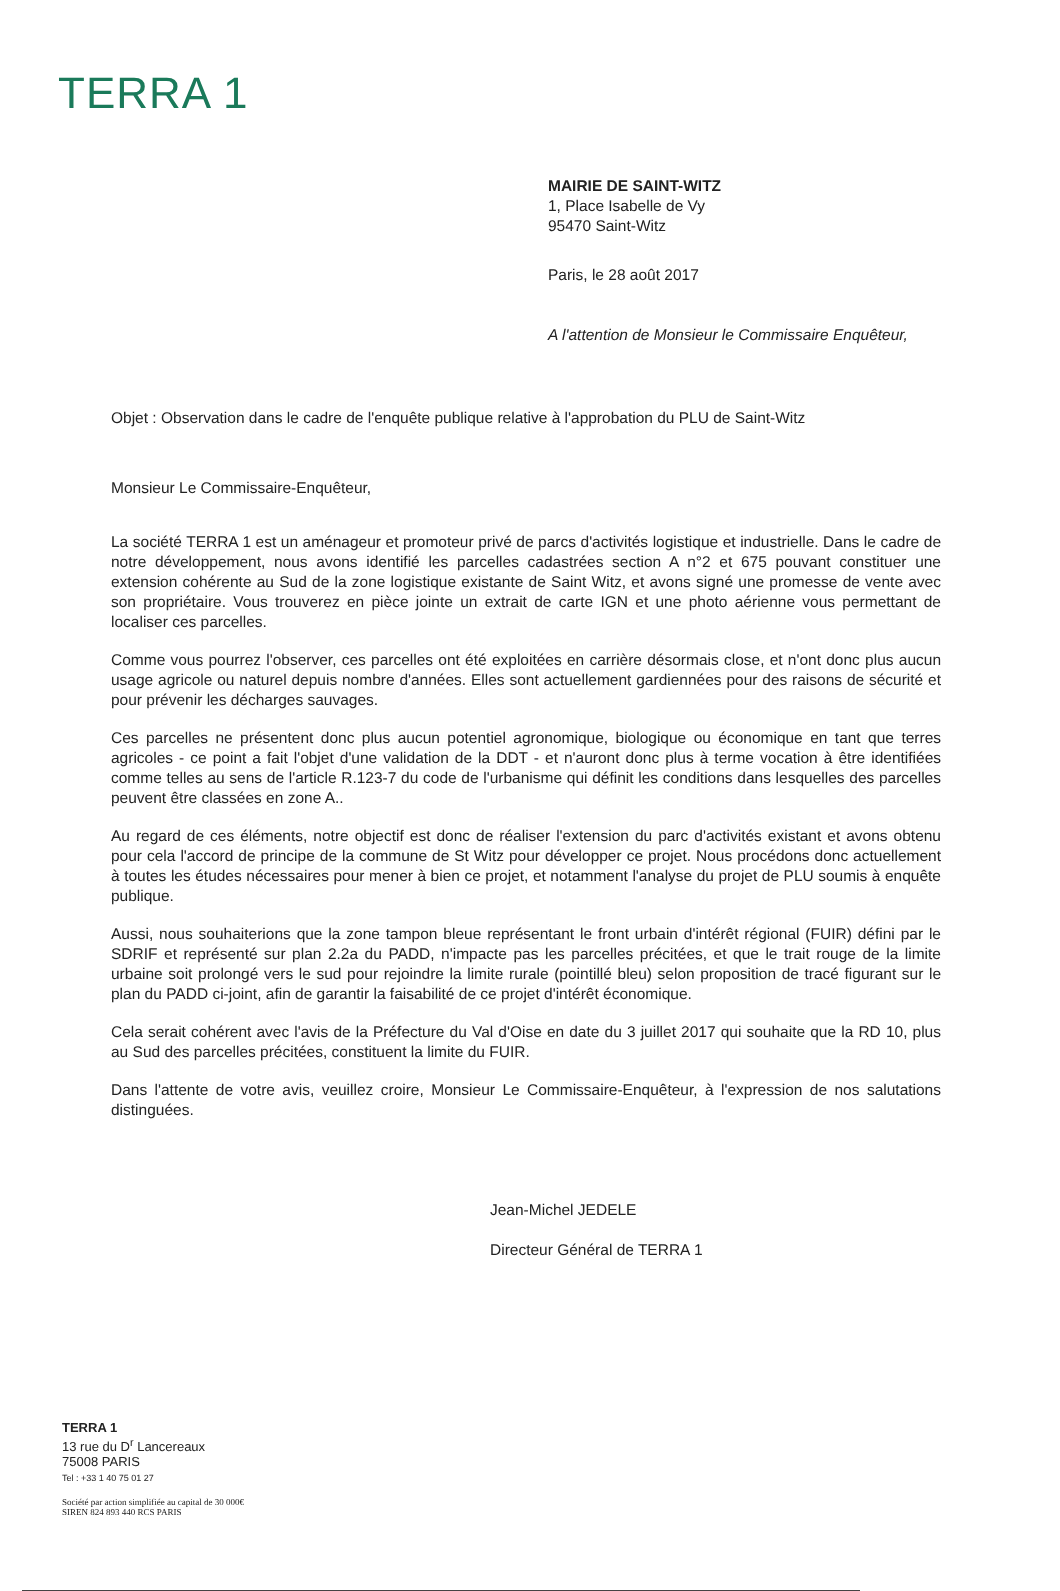TERRA 1
MAIRIE DE SAINT-WITZ
1, Place Isabelle de Vy
95470 Saint-Witz
Paris, le 28 août 2017
A l'attention de Monsieur le Commissaire Enquêteur,
Objet : Observation dans le cadre de l'enquête publique relative à l'approbation du PLU de Saint-Witz
Monsieur Le Commissaire-Enquêteur,
La société TERRA 1 est un aménageur et promoteur privé de parcs d'activités logistique et industrielle. Dans le cadre de notre développement, nous avons identifié les parcelles cadastrées section A n°2 et 675 pouvant constituer une extension cohérente au Sud de la zone logistique existante de Saint Witz, et avons signé une promesse de vente avec son propriétaire. Vous trouverez en pièce jointe un extrait de carte IGN et une photo aérienne vous permettant de localiser ces parcelles.
Comme vous pourrez l'observer, ces parcelles ont été exploitées en carrière désormais close, et n'ont donc plus aucun usage agricole ou naturel depuis nombre d'années. Elles sont actuellement gardiennées pour des raisons de sécurité et pour prévenir les décharges sauvages.
Ces parcelles ne présentent donc plus aucun potentiel agronomique, biologique ou économique en tant que terres agricoles - ce point a fait l'objet d'une validation de la DDT - et n'auront donc plus à terme vocation à être identifiées comme telles au sens de l'article R.123-7 du code de l'urbanisme qui définit les conditions dans lesquelles des parcelles peuvent être classées en zone A..
Au regard de ces éléments, notre objectif est donc de réaliser l'extension du parc d'activités existant et avons obtenu pour cela l'accord de principe de la commune de St Witz pour développer ce projet. Nous procédons donc actuellement à toutes les études nécessaires pour mener à bien ce projet, et notamment l'analyse du projet de PLU soumis à enquête publique.
Aussi, nous souhaiterions que la zone tampon bleue représentant le front urbain d'intérêt régional (FUIR) défini par le SDRIF et représenté sur plan 2.2a du PADD, n'impacte pas les parcelles précitées, et que le trait rouge de la limite urbaine soit prolongé vers le sud pour rejoindre la limite rurale (pointillé bleu) selon proposition de tracé figurant sur le plan du PADD ci-joint, afin de garantir la faisabilité de ce projet d'intérêt économique.
Cela serait cohérent avec l'avis de la Préfecture du Val d'Oise en date du 3 juillet 2017 qui souhaite que la RD 10, plus au Sud des parcelles précitées, constituent la limite du FUIR.
Dans l'attente de votre avis, veuillez croire, Monsieur Le Commissaire-Enquêteur, à l'expression de nos salutations distinguées.
Jean-Michel JEDELE
Directeur Général de TERRA 1
TERRA 1
13 rue du D<sup>r</sup> Lancereaux
75008 PARIS
Tel : +33 1 40 75 01 27
Société par action simplifiée au capital de 30 000€
SIREN 824 893 440 RCS PARIS